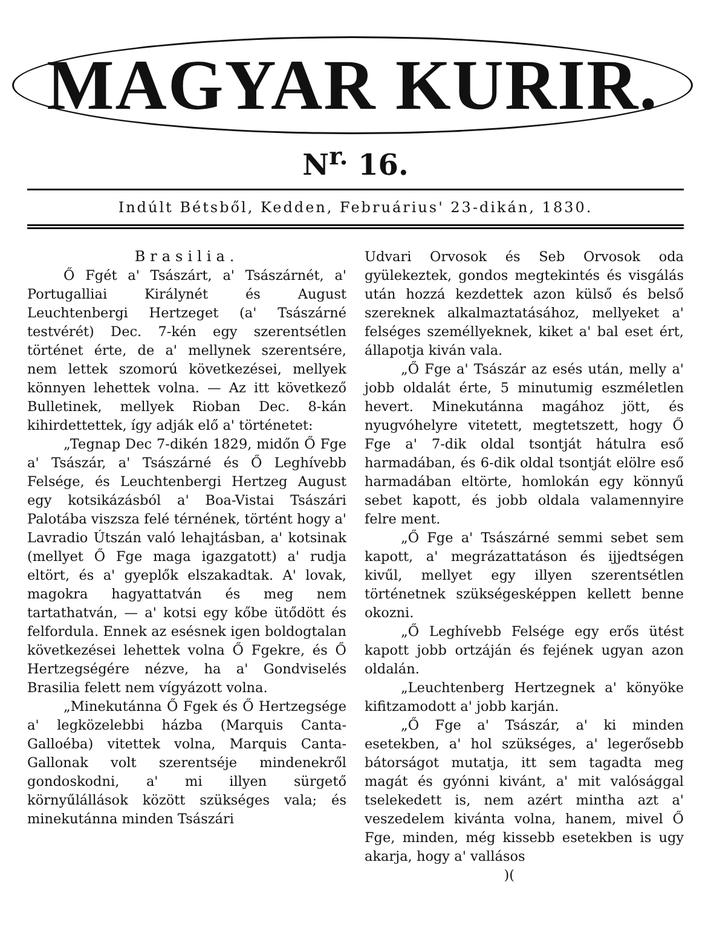MAGYAR KURIR.
N<sup>r.</sup> 16.
Indúlt Bétsből, Kedden, Februárius' 23-dikán, 1830.
Brasilia.
Ő Fgét a' Tsászárt, a' Tsászárnét, a' Portugalliai Királynét és August Leuchtenbergi Hertzeget (a' Tsászárné testvérét) Dec. 7-kén egy szerentsétlen történet érte, de a' mellynek szerentsére, nem lettek szomorú következései, mellyek könnyen lehettek volna. — Az itt következő Bulletinek, mellyek Rioban Dec. 8-kán kihirdettettek, így adják elő a' történetet:
„Tegnap Dec 7-dikén 1829, midőn Ő Fge a' Tsászár, a' Tsászárné és Ő Leghívebb Felsége, és Leuchtenbergi Hertzeg August egy kotsikázásból a' Boa-Vistai Tsászári Palotába viszsza felé térnének, történt hogy a' Lavradio Útszán való lehajtásban, a' kotsinak (mellyet Ő Fge maga igazgatott) a' rudja eltört, és a' gyeplők elszakadtak. A' lovak, magokra hagyattatván és meg nem tartathatván, — a' kotsi egy kőbe ütődött és felfordula. Ennek az esésnek igen boldogtalan következései lehettek volna Ő Fgekre, és Ő Hertzegségére nézve, ha a' Gondviselés Brasilia felett nem vígyázott volna.
„Minekutánna Ő Fgek és Ő Hertzegsége a' legközelebbi házba (Marquis Canta-Galloéba) vitettek volna, Marquis Canta-Gallonak volt szerentséje mindenekről gondoskodni, a' mi illyen sürgető környűlállások között szükséges vala; és minekutánna minden Tsászári
Udvari Orvosok és Seb Orvosok oda gyülekeztek, gondos megtekintés és visgálás után hozzá kezdettek azon külső és belső szereknek alkalmaztatásához, mellyeket a' felséges személlyeknek, kiket a' bal eset ért, állapotja kiván vala.
„Ő Fge a' Tsászár az esés után, melly a' jobb oldalát érte, 5 minutumig eszméletlen hevert. Minekutánna magához jött, és nyugvóhelyre vitetett, megtetszett, hogy Ő Fge a' 7-dik oldal tsontját hátulra eső harmadában, és 6-dik oldal tsontját elölre eső harmadában eltörte, homlokán egy könnyű sebet kapott, és jobb oldala valamennyire felre ment.
„Ő Fge a' Tsászárné semmi sebet sem kapott, a' megrázattatáson és ijjedtségen kivűl, mellyet egy illyen szerentsétlen történetnek szükségesképpen kellett benne okozni.
„Ő Leghívebb Felsége egy erős ütést kapott jobb ortzáján és fejének ugyan azon oldalán.
„Leuchtenberg Hertzegnek a' könyöke kifitzamodott a' jobb karján.
„Ő Fge a' Tsászár, a' ki minden esetekben, a' hol szükséges, a' legerősebb bátorságot mutatja, itt sem tagadta meg magát és gyónni kivánt, a' mit valósággal tselekedett is, nem azért mintha azt a' veszedelem kivánta volna, hanem, mivel Ő Fge, minden, még kissebb esetekben is ugy akarja, hogy a' vallásos
)(